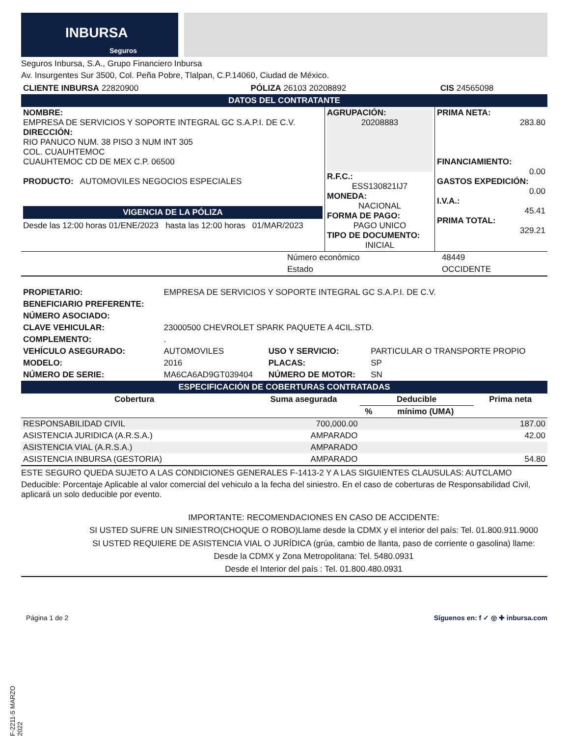F-2211-5 MARZO 2022
INBURSA
Seguros
Seguros Inbursa, S.A., Grupo Financiero Inbursa
Av. Insurgentes Sur 3500, Col. Peña Pobre, Tlalpan, C.P.14060, Ciudad de México.
| CLIENTE INBURSA 22820900 | PÓLIZA 26103 20208892 | CIS 24565098 |
DATOS DEL CONTRATANTE
| NOMBRE: EMPRESA DE SERVICIOS Y SOPORTE INTEGRAL GC S.A.P.I. DE C.V. DIRECCIÓN: RIO PANUCO NUM. 38 PISO 3 NUM INT 305 COL. CUAUHTEMOC CUAUHTEMOC CD DE MEX C.P. 06500 PRODUCTO: AUTOMOVILES NEGOCIOS ESPECIALES VIGENCIA DE LA PÓLIZA Desde las 12:00 horas 01/ENE/2023 hasta las 12:00 horas 01/MAR/2023 | AGRUPACIÓN: 20208883 R.F.C.: ESS130821IJ7 MONEDA: NACIONAL FORMA DE PAGO: PAGO UNICO TIPO DE DOCUMENTO: INICIAL | PRIMA NETA: 283.80 FINANCIAMIENTO: 0.00 GASTOS EXPEDICIÓN: 0.00 I.V.A.: 45.41 PRIMA TOTAL: 329.21 |
| | Número económico | 48449 |
| | Estado | OCCIDENTE |
| PROPIETARIO: | EMPRESA DE SERVICIOS Y SOPORTE INTEGRAL GC S.A.P.I. DE C.V. | | |
| BENEFICIARIO PREFERENTE: | | | |
| NÚMERO ASOCIADO: | | | |
| CLAVE VEHICULAR: | 23000500 CHEVROLET SPARK PAQUETE A 4CIL.STD. | | |
| COMPLEMENTO: | . | | |
| VEHÍCULO ASEGURADO: | AUTOMOVILES | USO Y SERVICIO: | PARTICULAR O TRANSPORTE PROPIO |
| MODELO: | 2016 | PLACAS: | SP |
| NÚMERO DE SERIE: | MA6CA6AD9GT039404 | NÚMERO DE MOTOR: | SN |
ESPECIFICACIÓN DE COBERTURAS CONTRATADAS
| Cobertura | Suma asegurada | Deducible | | Prima neta |
| --- | --- | --- | --- | --- |
| | | % | mínimo (UMA) | |
| RESPONSABILIDAD CIVIL | 700,000.00 | | | 187.00 |
| ASISTENCIA JURIDICA (A.R.S.A.) | AMPARADO | | | 42.00 |
| ASISTENCIA VIAL (A.R.S.A.) | AMPARADO | | | |
| ASISTENCIA INBURSA (GESTORIA) | AMPARADO | | | 54.80 |
ESTE SEGURO QUEDA SUJETO A LAS CONDICIONES GENERALES F-1413-2 Y A LAS SIGUIENTES CLAUSULAS: AUTCLAMO
Deducible: Porcentaje Aplicable al valor comercial del vehiculo a la fecha del siniestro. En el caso de coberturas de Responsabilidad Civil, aplicará un solo deducible por evento.
IMPORTANTE: RECOMENDACIONES EN CASO DE ACCIDENTE:
SI USTED SUFRE UN SINIESTRO(CHOQUE O ROBO)Llame desde la CDMX y el interior del país: Tel. 01.800.911.9000
SI USTED REQUIERE DE ASISTENCIA VIAL O JURÍDICA (grúa, cambio de llanta, paso de corriente o gasolina) llame:
Desde la CDMX y Zona Metropolitana: Tel. 5480.0931
Desde el Interior del país : Tel. 01.800.480.0931
Página 1 de 2 Síguenos en: f ✓ ◎ ✚ inbursa.com